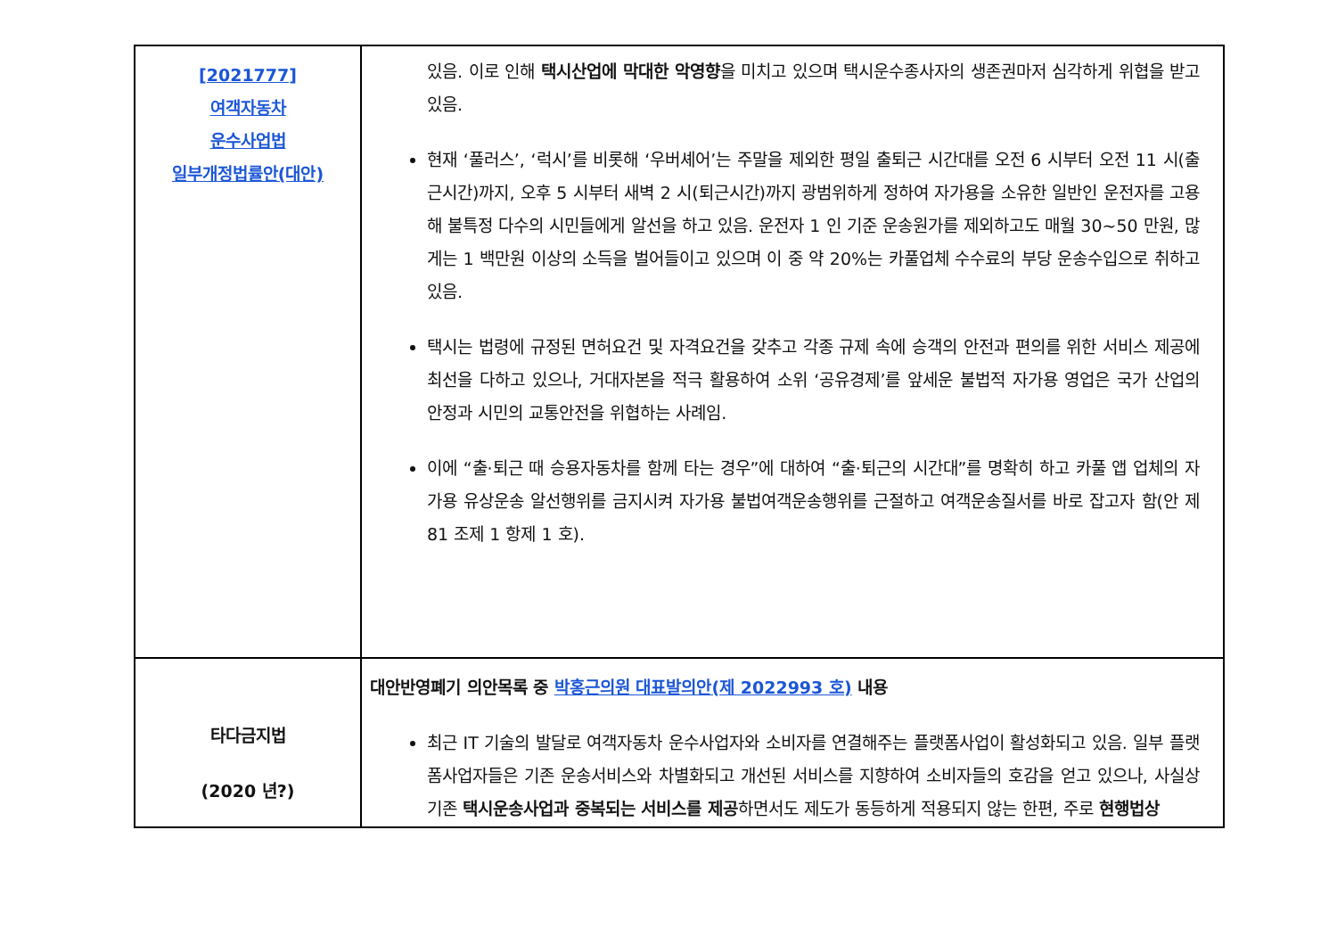| [2021777] 여객자동차 운수사업법 일부개정법률안(대안) | 있음. 이로 인해 택시산업에 막대한 악영향 을 미치고 있으며 택시운수종사자의 생존권마저 심각하게 위협을 받고 있음. 현재 ‘풀러스’, ‘럭시’를 비롯해 ‘우버셰어’는 주말을 제외한 평일 출퇴근 시간대를 오전 6 시부터 오전 11 시(출근시간)까지, 오후 5 시부터 새벽 2 시(퇴근시간)까지 광범위하게 정하여 자가용을 소유한 일반인 운전자를 고용해 불특정 다수의 시민들에게 알선을 하고 있음. 운전자 1 인 기준 운송원가를 제외하고도 매월 30~50 만원, 많게는 1 백만원 이상의 소득을 벌어들이고 있으며 이 중 약 20%는 카풀업체 수수료의 부당 운송수입으로 취하고 있음. 택시는 법령에 규정된 면허요건 및 자격요건을 갖추고 각종 규제 속에 승객의 안전과 편의를 위한 서비스 제공에 최선을 다하고 있으나, 거대자본을 적극 활용하여 소위 ‘공유경제’를 앞세운 불법적 자가용 영업은 국가 산업의 안정과 시민의 교통안전을 위협하는 사례임. 이에 “출·퇴근 때 승용자동차를 함께 타는 경우”에 대하여 “출·퇴근의 시간대”를 명확히 하고 카풀 앱 업체의 자가용 유상운송 알선행위를 금지시켜 자가용 불법여객운송행위를 근절하고 여객운송질서를 바로 잡고자 함(안 제 81 조제 1 항제 1 호). |
| 타다금지법 (2020 년?) | 대안반영폐기 의안목록 중 박홍근의원 대표발의안(제 2022993 호) 내용 최근 IT 기술의 발달로 여객자동차 운수사업자와 소비자를 연결해주는 플랫폼사업이 활성화되고 있음. 일부 플랫폼사업자들은 기존 운송서비스와 차별화되고 개선된 서비스를 지향하여 소비자들의 호감을 얻고 있으나, 사실상 기존 택시운송사업과 중복되는 서비스를 제공 하면서도 제도가 동등하게 적용되지 않는 한편, 주로 현행법상 |